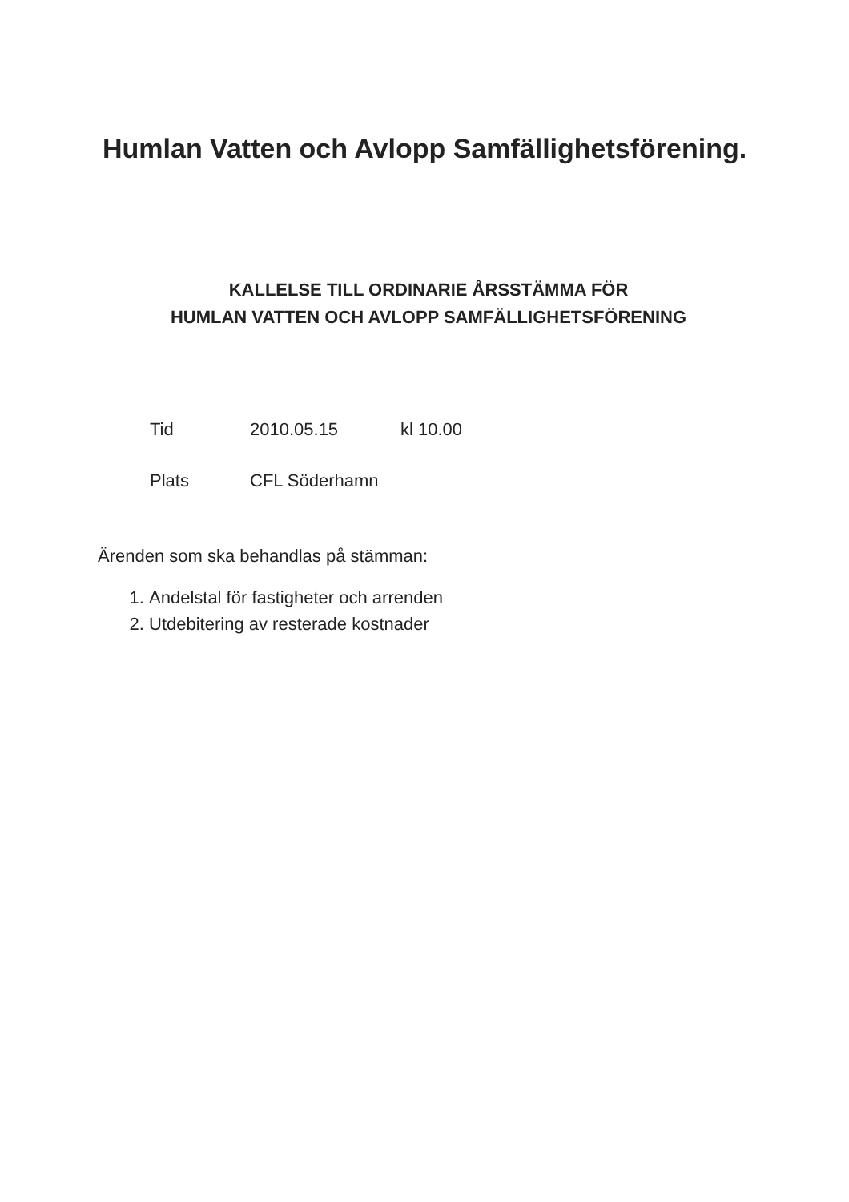Humlan Vatten och Avlopp Samfällighetsförening.
KALLELSE TILL ORDINARIE ÅRSSTÄMMA FÖR
HUMLAN VATTEN OCH AVLOPP SAMFÄLLIGHETSFÖRENING
Tid 2010.05.15 kl 10.00
Plats CFL Söderhamn
Ärenden som ska behandlas på stämman:
1. Andelstal för fastigheter och arrenden
2. Utdebitering av resterade kostnader